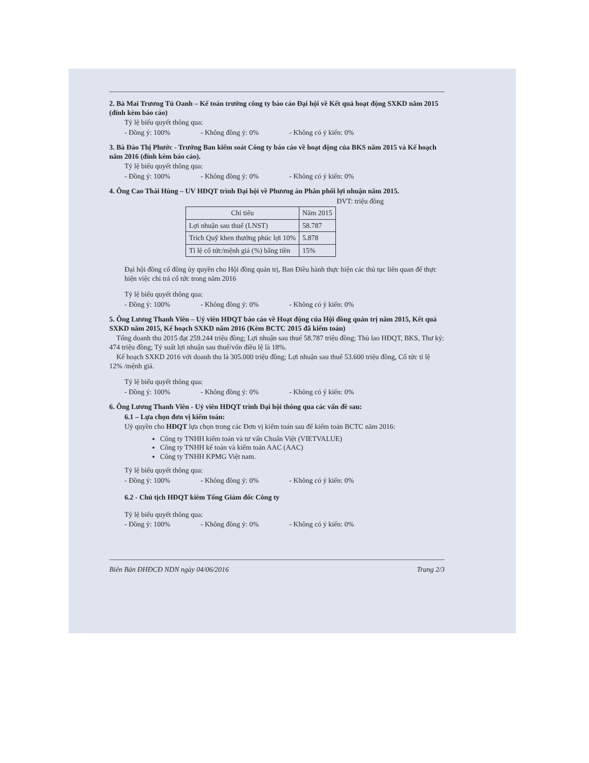2. Bà Mai Trương Tú Oanh – Kế toán trưởng công ty báo cáo Đại hội về Kết quả hoạt động SXKD năm 2015 (đính kèm báo cáo)
Tỷ lệ biểu quyết thông qua:
- Đồng ý: 100% - Không đồng ý: 0% - Không có ý kiến: 0%
3. Bà Đào Thị Phước - Trưởng Ban kiểm soát Công ty báo cáo về hoạt động của BKS năm 2015 và Kế hoạch năm 2016 (đính kèm báo cáo).
Tỷ lệ biểu quyết thông qua:
- Đồng ý: 100% - Không đồng ý: 0% - Không có ý kiến: 0%
4. Ông Cao Thái Hùng – UV HĐQT trình Đại hội về Phương án Phân phối lợi nhuận năm 2015.
ĐVT: triệu đồng
| Chỉ tiêu | Năm 2015 |
| --- | --- |
| Lợi nhuận sau thuế (LNST) | 58.787 |
| Trích Quỹ khen thưởng phúc lợi 10% | 5.878 |
| Tỉ lệ cổ tức/mệnh giá (%) bằng tiền | 15% |
Đại hội đồng cổ đông ủy quyền cho Hội đồng quản trị, Ban Điều hành thực hiện các thủ tục liên quan để thực hiện việc chi trả cổ tức trong năm 2016
Tỷ lệ biểu quyết thông qua:
- Đồng ý: 100% - Không đồng ý: 0% - Không có ý kiến: 0%
5. Ông Lương Thanh Viên – Uỷ viên HĐQT báo cáo về Hoạt động của Hội đồng quản trị năm 2015, Kết quả SXKD năm 2015, Kế hoạch SXKD năm 2016 (Kèm BCTC 2015 đã kiểm toán)
Tổng doanh thu 2015 đạt 259.244 triệu đồng; Lợi nhuận sau thuế 58.787 triệu đồng; Thù lao HĐQT, BKS, Thư ký: 474 triệu đồng; Tỷ suất lợi nhuận sau thuế/vốn điều lệ là 18%.
Kế hoạch SXKD 2016 với doanh thu là 305.000 triệu đồng; Lợi nhuận sau thuế 53.600 triệu đồng, Cổ tức tỉ lệ 12% /mệnh giá.
Tỷ lệ biểu quyết thông qua:
- Đồng ý: 100% - Không đồng ý: 0% - Không có ý kiến: 0%
6. Ông Lương Thanh Viên - Uỷ viên HĐQT trình Đại hội thông qua các vấn đề sau:
6.1 – Lựa chọn đơn vị kiểm toán:
Uỷ quyền cho HĐQT lựa chọn trong các Đơn vị kiểm toán sau để kiểm toán BCTC năm 2016:
Công ty TNHH kiểm toán và tư vấn Chuẩn Việt (VIETVALUE)
Công ty TNHH kế toán và kiểm toán AAC (AAC)
Công ty TNHH KPMG Việt nam.
Tỷ lệ biểu quyết thông qua:
- Đồng ý: 100% - Không đồng ý: 0% - Không có ý kiến: 0%
6.2 - Chủ tịch HĐQT kiêm Tổng Giám đốc Công ty
Tỷ lệ biểu quyết thông qua:
- Đồng ý: 100% - Không đồng ý: 0% - Không có ý kiến: 0%
Biên Bản ĐHĐCĐ NDN ngày 04/06/2016 Trang 2/3